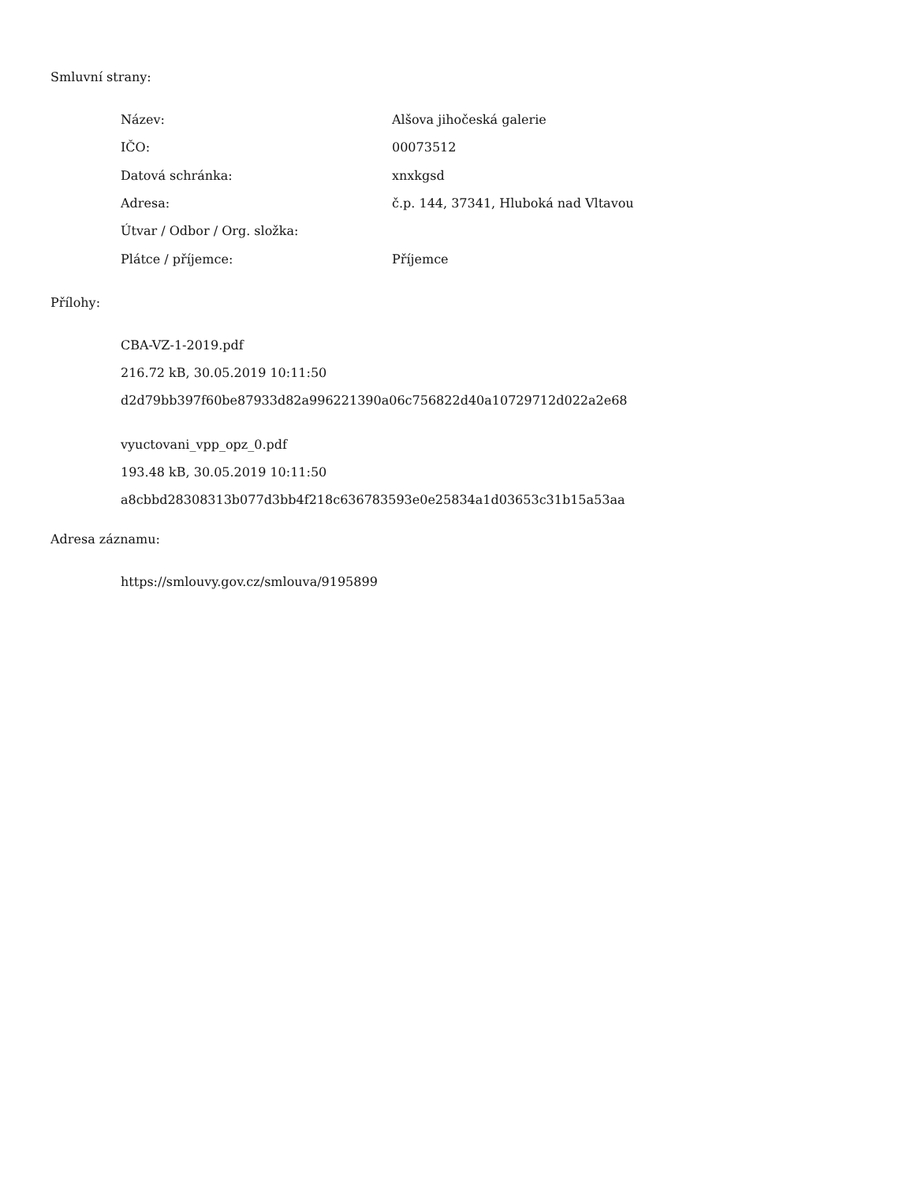Smluvní strany:
| Název: | Alšova jihočeská galerie |
| IČO: | 00073512 |
| Datová schránka: | xnxkgsd |
| Adresa: | č.p. 144, 37341, Hluboká nad Vltavou |
| Útvar / Odbor / Org. složka: | |
| Plátce / příjemce: | Příjemce |
Přílohy:
CBA-VZ-1-2019.pdf
216.72 kB, 30.05.2019 10:11:50
d2d79bb397f60be87933d82a996221390a06c756822d40a10729712d022a2e68
vyuctovani_vpp_opz_0.pdf
193.48 kB, 30.05.2019 10:11:50
a8cbbd28308313b077d3bb4f218c636783593e0e25834a1d03653c31b15a53aa
Adresa záznamu:
https://smlouvy.gov.cz/smlouva/9195899